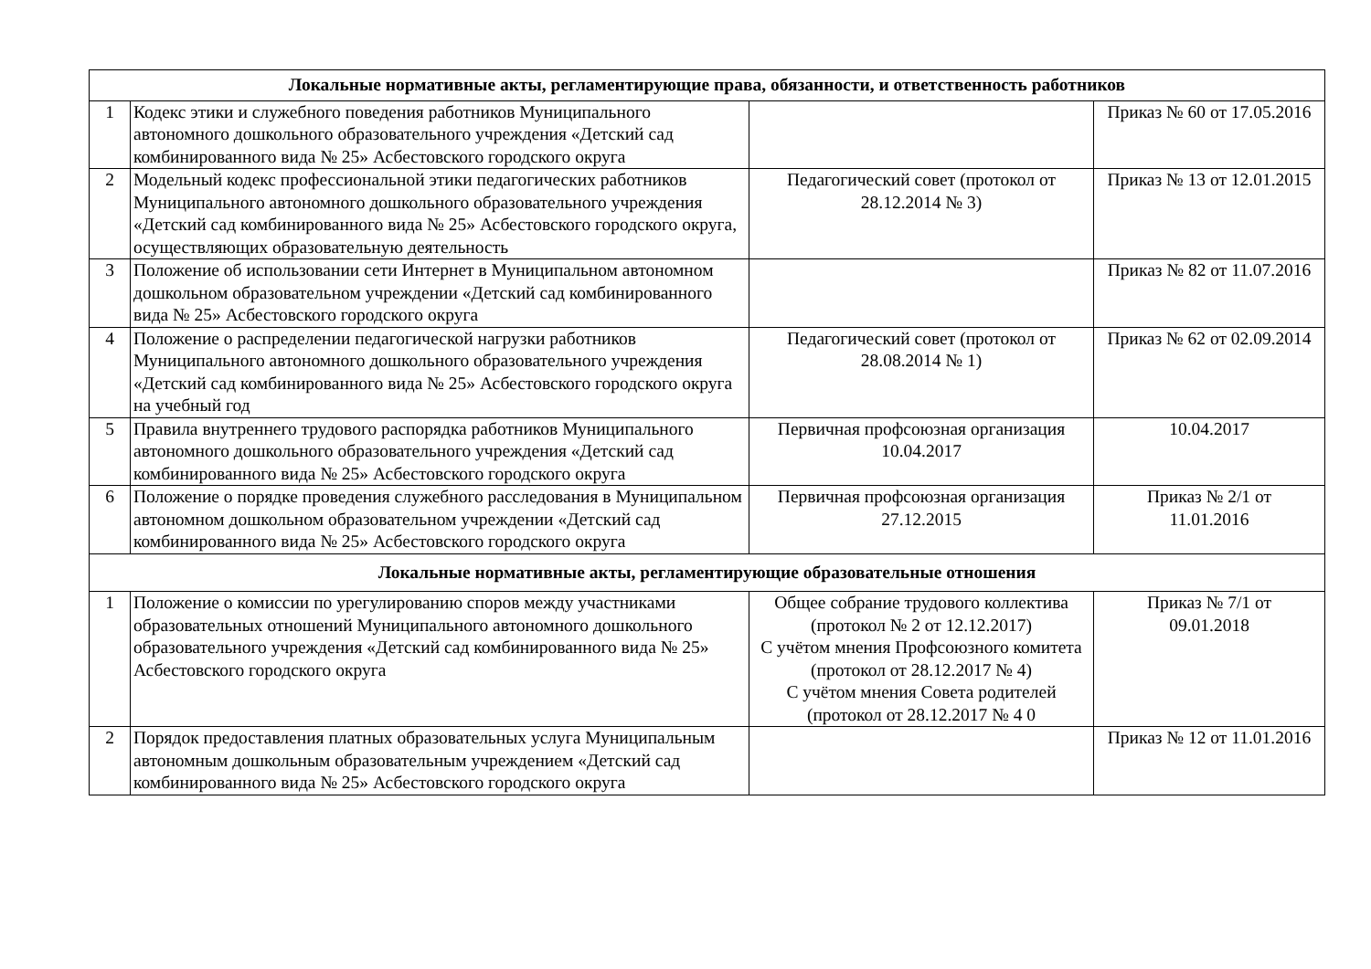| Локальные нормативные акты, регламентирующие права, обязанности, и ответственность работников | | | |
| --- | --- | --- | --- |
| 1 | Кодекс этики и служебного поведения работников Муниципального автономного дошкольного образовательного учреждения «Детский сад комбинированного вида № 25» Асбестовского городского округа | | Приказ № 60 от 17.05.2016 |
| 2 | Модельный кодекс профессиональной этики педагогических работников Муниципального автономного дошкольного образовательного учреждения «Детский сад комбинированного вида № 25» Асбестовского городского округа, осуществляющих образовательную деятельность | Педагогический совет (протокол от 28.12.2014 № 3) | Приказ № 13 от 12.01.2015 |
| 3 | Положение об использовании сети Интернет в Муниципальном автономном дошкольном образовательном учреждении «Детский сад комбинированного вида № 25» Асбестовского городского округа | | Приказ № 82 от 11.07.2016 |
| 4 | Положение о распределении педагогической нагрузки работников Муниципального автономного дошкольного образовательного учреждения «Детский сад комбинированного вида № 25» Асбестовского городского округа на учебный год | Педагогический совет (протокол от 28.08.2014 № 1) | Приказ № 62 от 02.09.2014 |
| 5 | Правила внутреннего трудового распорядка работников Муниципального автономного дошкольного образовательного учреждения «Детский сад комбинированного вида № 25» Асбестовского городского округа | Первичная профсоюзная организация 10.04.2017 | 10.04.2017 |
| 6 | Положение о порядке проведения служебного расследования в Муниципальном автономном дошкольном образовательном учреждении «Детский сад комбинированного вида № 25» Асбестовского городского округа | Первичная профсоюзная организация 27.12.2015 | Приказ № 2/1 от 11.01.2016 |
| Локальные нормативные акты, регламентирующие образовательные отношения | | | |
| 1 | Положение о комиссии по урегулированию споров между участниками образовательных отношений Муниципального автономного дошкольного образовательного учреждения «Детский сад комбинированного вида № 25» Асбестовского городского округа | Общее собрание трудового коллектива (протокол № 2 от 12.12.2017) С учётом мнения Профсоюзного комитета (протокол от 28.12.2017 № 4) С учётом мнения Совета родителей (протокол от 28.12.2017 № 4 0 | Приказ № 7/1 от 09.01.2018 |
| 2 | Порядок предоставления платных образовательных услуга Муниципальным автономным дошкольным образовательным учреждением «Детский сад комбинированного вида № 25» Асбестовского городского округа | | Приказ № 12 от 11.01.2016 |